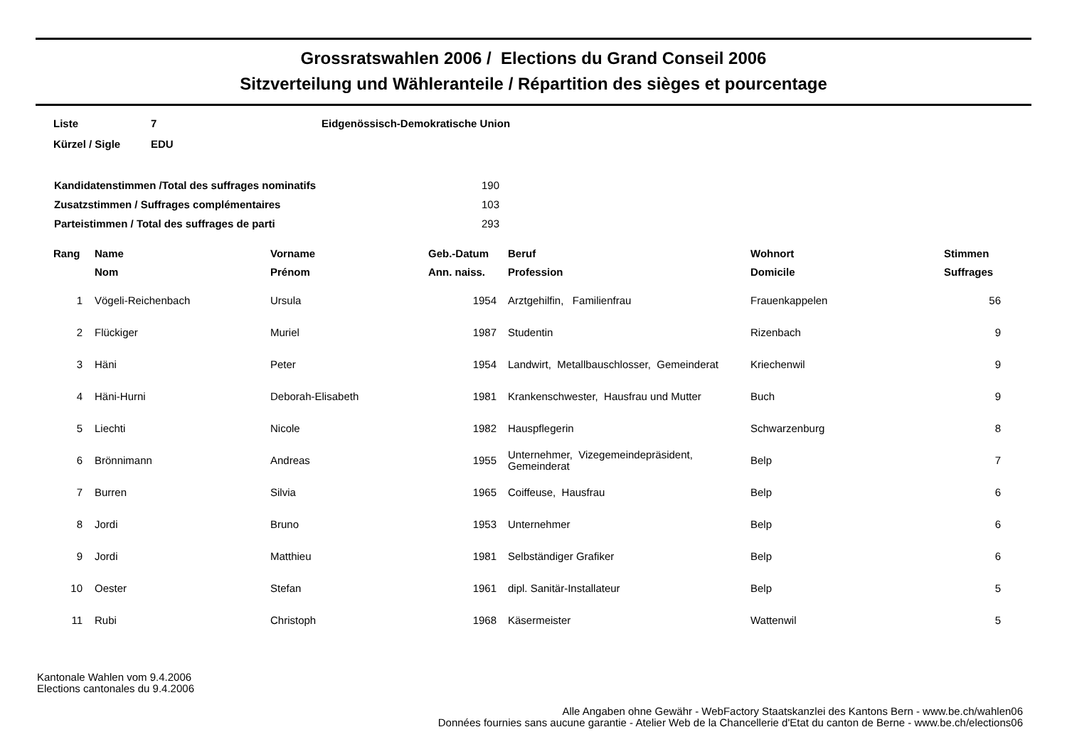Grossratswahlen 2006 / Elections du Grand Conseil 2006
Sitzverteilung und Wähleranteile / Répartition des sièges et pourcentage
| Liste | 7 | Eidgenössisch-Demokratische Union |
| Kürzel / Sigle | EDU | |
| Kandidatenstimmen /Total des suffrages nominatifs | 190 |
| Zusatzstimmen / Suffrages complémentaires | 103 |
| Parteistimmen / Total des suffrages de parti | 293 |
| Rang | Name | Vorname | Geb.-Datum | Beruf | Wohnort | Stimmen |
| --- | --- | --- | --- | --- | --- | --- |
| | Nom | Prénom | Ann. naiss. | Profession | Domicile | Suffrages |
| 1 | Vögeli-Reichenbach | Ursula | 1954 | Arztgehilfin, Familienfrau | Frauenkappelen | 56 |
| 2 | Flückiger | Muriel | 1987 | Studentin | Rizenbach | 9 |
| 3 | Häni | Peter | 1954 | Landwirt, Metallbauschlosser, Gemeinderat | Kriechenwil | 9 |
| 4 | Häni-Hurni | Deborah-Elisabeth | 1981 | Krankenschwester, Hausfrau und Mutter | Buch | 9 |
| 5 | Liechti | Nicole | 1982 | Hauspflegerin | Schwarzenburg | 8 |
| 6 | Brönnimann | Andreas | 1955 | Unternehmer, Vizegemeindepräsident, Gemeinderat | Belp | 7 |
| 7 | Burren | Silvia | 1965 | Coiffeuse, Hausfrau | Belp | 6 |
| 8 | Jordi | Bruno | 1953 | Unternehmer | Belp | 6 |
| 9 | Jordi | Matthieu | 1981 | Selbständiger Grafiker | Belp | 6 |
| 10 | Oester | Stefan | 1961 | dipl. Sanitär-Installateur | Belp | 5 |
| 11 | Rubi | Christoph | 1968 | Käsermeister | Wattenwil | 5 |
Kantonale Wahlen vom 9.4.2006
Elections cantonales du 9.4.2006
Alle Angaben ohne Gewähr - WebFactory Staatskanzlei des Kantons Bern - www.be.ch/wahlen06
Données fournies sans aucune garantie - Atelier Web de la Chancellerie d'Etat du canton de Berne - www.be.ch/elections06